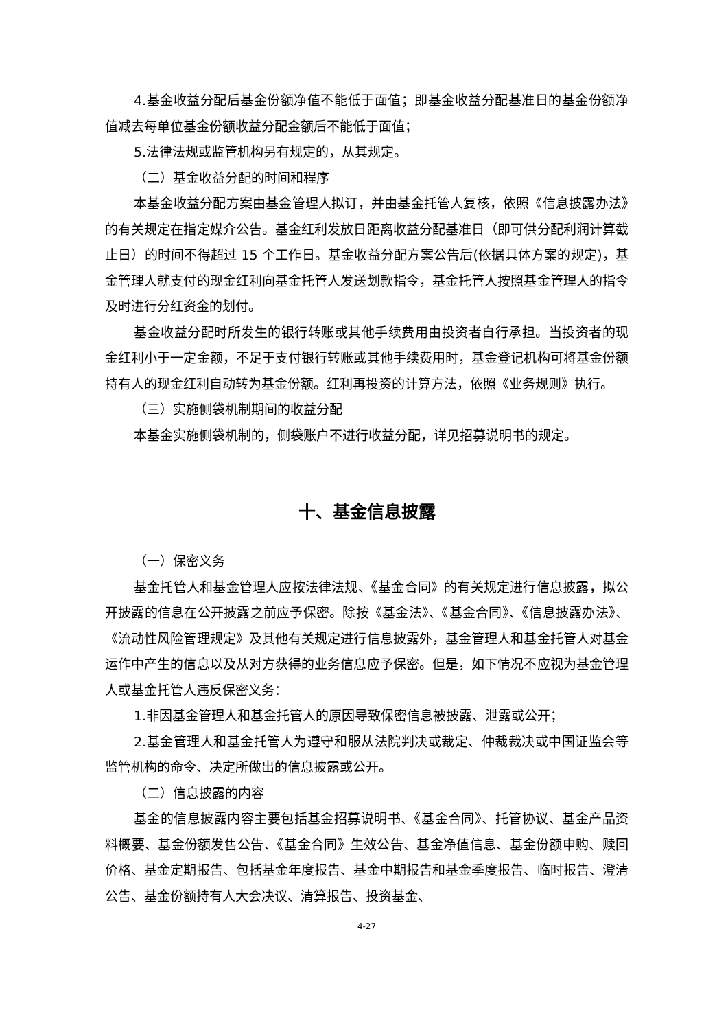4.基金收益分配后基金份额净值不能低于面值；即基金收益分配基准日的基金份额净值减去每单位基金份额收益分配金额后不能低于面值；
5.法律法规或监管机构另有规定的，从其规定。
（二）基金收益分配的时间和程序
本基金收益分配方案由基金管理人拟订，并由基金托管人复核，依照《信息披露办法》的有关规定在指定媒介公告。基金红利发放日距离收益分配基准日（即可供分配利润计算截止日）的时间不得超过 15 个工作日。基金收益分配方案公告后(依据具体方案的规定)，基金管理人就支付的现金红利向基金托管人发送划款指令，基金托管人按照基金管理人的指令及时进行分红资金的划付。
基金收益分配时所发生的银行转账或其他手续费用由投资者自行承担。当投资者的现金红利小于一定金额，不足于支付银行转账或其他手续费用时，基金登记机构可将基金份额持有人的现金红利自动转为基金份额。红利再投资的计算方法，依照《业务规则》执行。
（三）实施侧袋机制期间的收益分配
本基金实施侧袋机制的，侧袋账户不进行收益分配，详见招募说明书的规定。
十、基金信息披露
（一）保密义务
基金托管人和基金管理人应按法律法规、《基金合同》的有关规定进行信息披露，拟公开披露的信息在公开披露之前应予保密。除按《基金法》、《基金合同》、《信息披露办法》、《流动性风险管理规定》及其他有关规定进行信息披露外，基金管理人和基金托管人对基金运作中产生的信息以及从对方获得的业务信息应予保密。但是，如下情况不应视为基金管理人或基金托管人违反保密义务：
1.非因基金管理人和基金托管人的原因导致保密信息被披露、泄露或公开；
2.基金管理人和基金托管人为遵守和服从法院判决或裁定、仲裁裁决或中国证监会等监管机构的命令、决定所做出的信息披露或公开。
（二）信息披露的内容
基金的信息披露内容主要包括基金招募说明书、《基金合同》、托管协议、基金产品资料概要、基金份额发售公告、《基金合同》生效公告、基金净值信息、基金份额申购、赎回价格、基金定期报告、包括基金年度报告、基金中期报告和基金季度报告、临时报告、澄清公告、基金份额持有人大会决议、清算报告、投资基金、
4-27